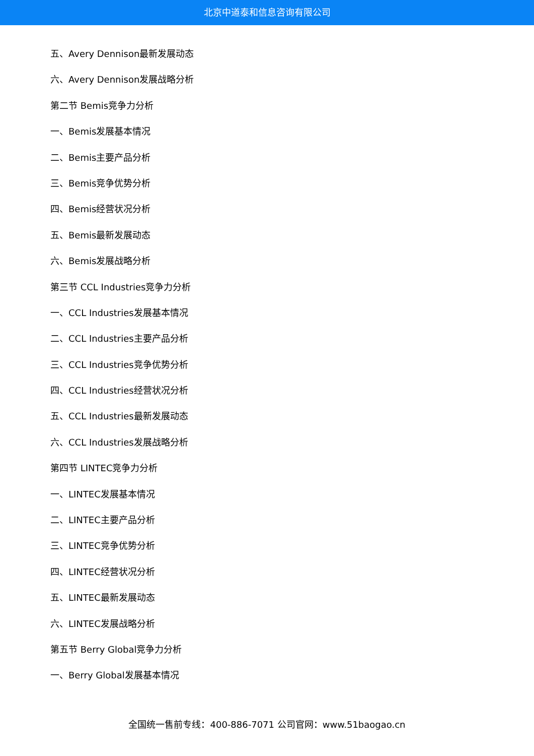北京中道泰和信息咨询有限公司
五、Avery Dennison最新发展动态
六、Avery Dennison发展战略分析
第二节 Bemis竞争力分析
一、Bemis发展基本情况
二、Bemis主要产品分析
三、Bemis竞争优势分析
四、Bemis经营状况分析
五、Bemis最新发展动态
六、Bemis发展战略分析
第三节 CCL Industries竞争力分析
一、CCL Industries发展基本情况
二、CCL Industries主要产品分析
三、CCL Industries竞争优势分析
四、CCL Industries经营状况分析
五、CCL Industries最新发展动态
六、CCL Industries发展战略分析
第四节 LINTEC竞争力分析
一、LINTEC发展基本情况
二、LINTEC主要产品分析
三、LINTEC竞争优势分析
四、LINTEC经营状况分析
五、LINTEC最新发展动态
六、LINTEC发展战略分析
第五节 Berry Global竞争力分析
一、Berry Global发展基本情况
全国统一售前专线：400-886-7071 公司官网：www.51baogao.cn